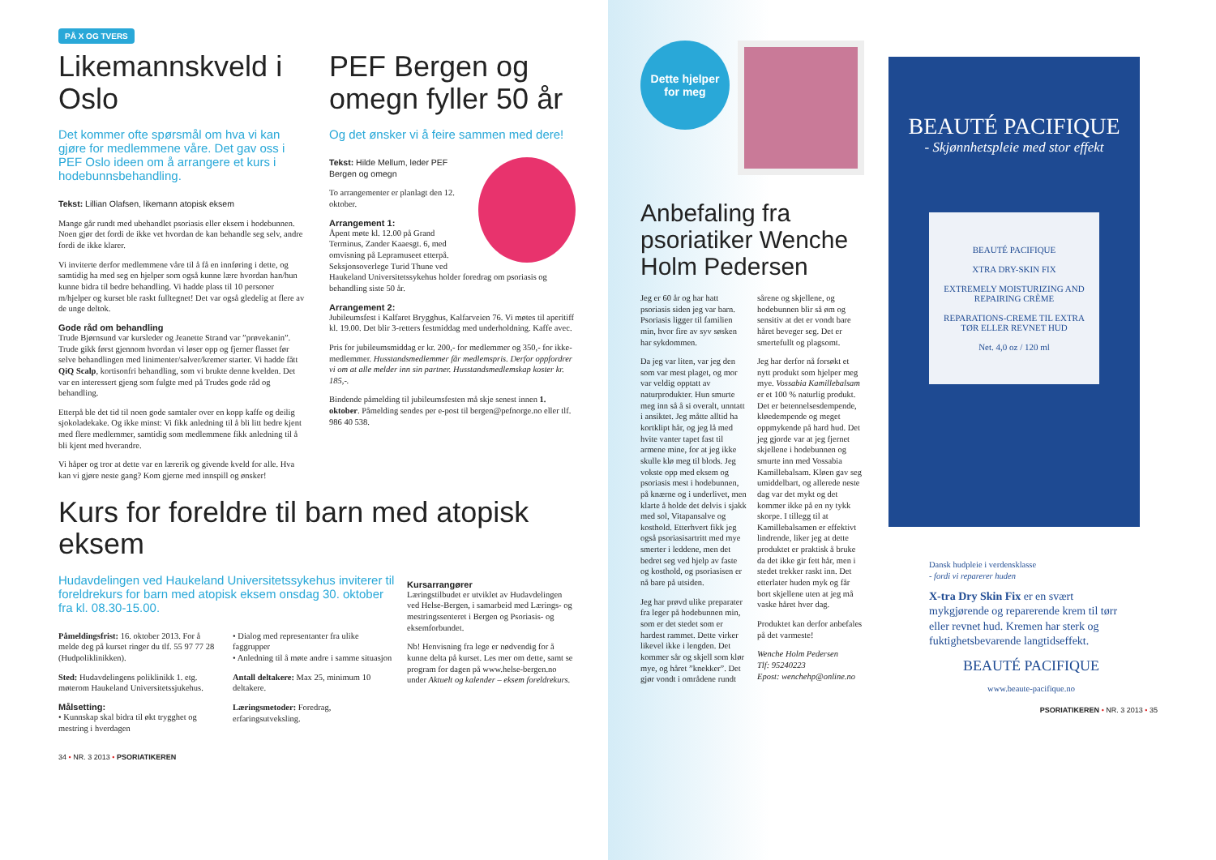PÅ X OG TVERS
Likemannskveld i Oslo
Det kommer ofte spørsmål om hva vi kan gjøre for medlemmene våre. Det gav oss i PEF Oslo ideen om å arrangere et kurs i hodebunnsbehandling.
Tekst: Lillian Olafsen, likemann atopisk eksem
Mange går rundt med ubehandlet psoriasis eller eksem i hodebunnen. Noen gjør det fordi de ikke vet hvordan de kan behandle seg selv, andre fordi de ikke klarer.
Vi inviterte derfor medlemmene våre til å få en innføring i dette, og samtidig ha med seg en hjelper som også kunne lære hvordan han/hun kunne bidra til bedre behandling. Vi hadde plass til 10 personer m/hjelper og kurset ble raskt fulltegnet! Det var også gledelig at flere av de unge deltok.
Gode råd om behandling
Trude Bjørnsund var kursleder og Jeanette Strand var ”prøvekanin”. Trude gikk først gjennom hvordan vi løser opp og fjerner flasset før selve behandlingen med linimenter/salver/kremer starter. Vi hadde fått QiQ Scalp, kortisonfri behandling, som vi brukte denne kvelden. Det var en interessert gjeng som fulgte med på Trudes gode råd og behandling.
Etterpå ble det tid til noen gode samtaler over en kopp kaffe og deilig sjokoladekake. Og ikke minst: Vi fikk anledning til å bli litt bedre kjent med flere medlemmer, samtidig som medlemmene fikk anledning til å bli kjent med hverandre.
Vi håper og tror at dette var en lærerik og givende kveld for alle. Hva kan vi gjøre neste gang? Kom gjerne med innspill og ønsker!
PEF Bergen og omegn fyller 50 år
Og det ønsker vi å feire sammen med dere!
Tekst: Hilde Mellum, leder PEF Bergen og omegn
To arrangementer er planlagt den 12. oktober.
Arrangement 1:
Åpent møte kl. 12.00 på Grand Terminus, Zander Kaaesgt. 6, med omvisning på Lepramuseet etterpå. Seksjonsoverlege Turid Thune ved Haukeland Universitetssykehus holder foredrag om psoriasis og behandling siste 50 år.
Arrangement 2:
Jubileumsfest i Kalfaret Brygghus, Kalfarveien 76. Vi møtes til aperitiff kl. 19.00. Det blir 3-retters festmiddag med underholdning. Kaffe avec.
Pris for jubileumsmiddag er kr. 200,- for medlemmer og 350,- for ikke-medlemmer. Husstandsmedlemmer får medlemspris. Derfor oppfordrer vi om at alle melder inn sin partner. Husstandsmedlemskap koster kr. 185,-.
Bindende påmelding til jubileumsfesten må skje senest innen 1. oktober. Påmelding sendes per e-post til bergen@pefnorge.no eller tlf. 986 40 538.
Kurs for foreldre til barn med atopisk eksem
Hudavdelingen ved Haukeland Universitetssykehus inviterer til foreldrekurs for barn med atopisk eksem onsdag 30. oktober fra kl. 08.30-15.00.
Påmeldingsfrist: 16. oktober 2013. For å melde deg på kurset ringer du tlf. 55 97 77 28 (Hudpoliklinikken).
Sted: Hudavdelingens poliklinikk 1. etg. møterom Haukeland Universitetssjukehus.
Målsetting:
• Kunnskap skal bidra til økt trygghet og mestring i hverdagen
• Dialog med representanter fra ulike faggrupper
• Anledning til å møte andre i samme situasjon
Antall deltakere: Max 25, minimum 10 deltakere.
Læringsmetoder: Foredrag, erfaringsutveksling.
Kursarrangører
Læringstilbudet er utviklet av Hudavdelingen ved Helse-Bergen, i samarbeid med Lærings- og mestringssenteret i Bergen og Psoriasis- og eksemforbundet.
Nb! Henvisning fra lege er nødvendig for å kunne delta på kurset. Les mer om dette, samt se program for dagen på www.helse-bergen.no under Aktuelt og kalender – eksem foreldrekurs.
34 • NR. 3 2013 • PSORIATIKEREN
Dette hjelper
for meg
Anbefaling fra psoriatiker Wenche Holm Pedersen
Jeg er 60 år og har hatt psoriasis siden jeg var barn. Psoriasis ligger til familien min, hvor fire av syv søsken har sykdommen.
Da jeg var liten, var jeg den som var mest plaget, og mor var veldig opptatt av naturprodukter. Hun smurte meg inn så å si overalt, unntatt i ansiktet. Jeg måtte alltid ha kortklipt hår, og jeg lå med hvite vanter tapet fast til armene mine, for at jeg ikke skulle klø meg til blods. Jeg vokste opp med eksem og psoriasis mest i hodebunnen, på knærne og i underlivet, men klarte å holde det delvis i sjakk med sol, Vitapansalve og kosthold. Etterhvert fikk jeg også psoriasisartritt med mye smerter i leddene, men det bedret seg ved hjelp av faste og kosthold, og psoriasisen er nå bare på utsiden.
Jeg har prøvd ulike preparater fra leger på hodebunnen min, som er det stedet som er hardest rammet. Dette virker likevel ikke i lengden. Det kommer sår og skjell som klør mye, og håret ”knekker”. Det gjør vondt i områdene rundt
sårene og skjellene, og hodebunnen blir så øm og sensitiv at det er vondt bare håret beveger seg. Det er smertefullt og plagsomt.
Jeg har derfor nå forsøkt et nytt produkt som hjelper meg mye. Vossabia Kamillebalsam er et 100 % naturlig produkt. Det er betennelsesdempende, kløedempende og meget oppmykende på hard hud. Det jeg gjorde var at jeg fjernet skjellene i hodebunnen og smurte inn med Vossabia Kamillebalsam. Kløen gav seg umiddelbart, og allerede neste dag var det mykt og det kommer ikke på en ny tykk skorpe. I tillegg til at Kamillebalsamen er effektivt lindrende, liker jeg at dette produktet er praktisk å bruke da det ikke gir fett hår, men i stedet trekker raskt inn. Det etterlater huden myk og får bort skjellene uten at jeg må vaske håret hver dag.
Produktet kan derfor anbefales på det varmeste!
Wenche Holm Pedersen
Tlf: 95240223
Epost: wenchehp@online.no
BEAUTÉ PACIFIQUE
- Skjønnhetspleie med stor effekt
BEAUTÉ PACIFIQUE
XTRA DRY-SKIN FIX
EXTREMELY MOISTURIZING AND REPAIRING CRÈME
REPARATIONS-CREME TIL EXTRA TØR ELLER REVNET HUD
Net. 4,0 oz / 120 ml
Dansk hudpleie i verdensklasse
- fordi vi reparerer huden
X-tra Dry Skin Fix er en svært mykgjørende og reparerende krem til tørr eller revnet hud. Kremen har sterk og fuktighetsbevarende langtidseffekt.
BEAUTÉ PACIFIQUE
www.beaute-pacifique.no
PSORIATIKEREN • NR. 3 2013 • 35